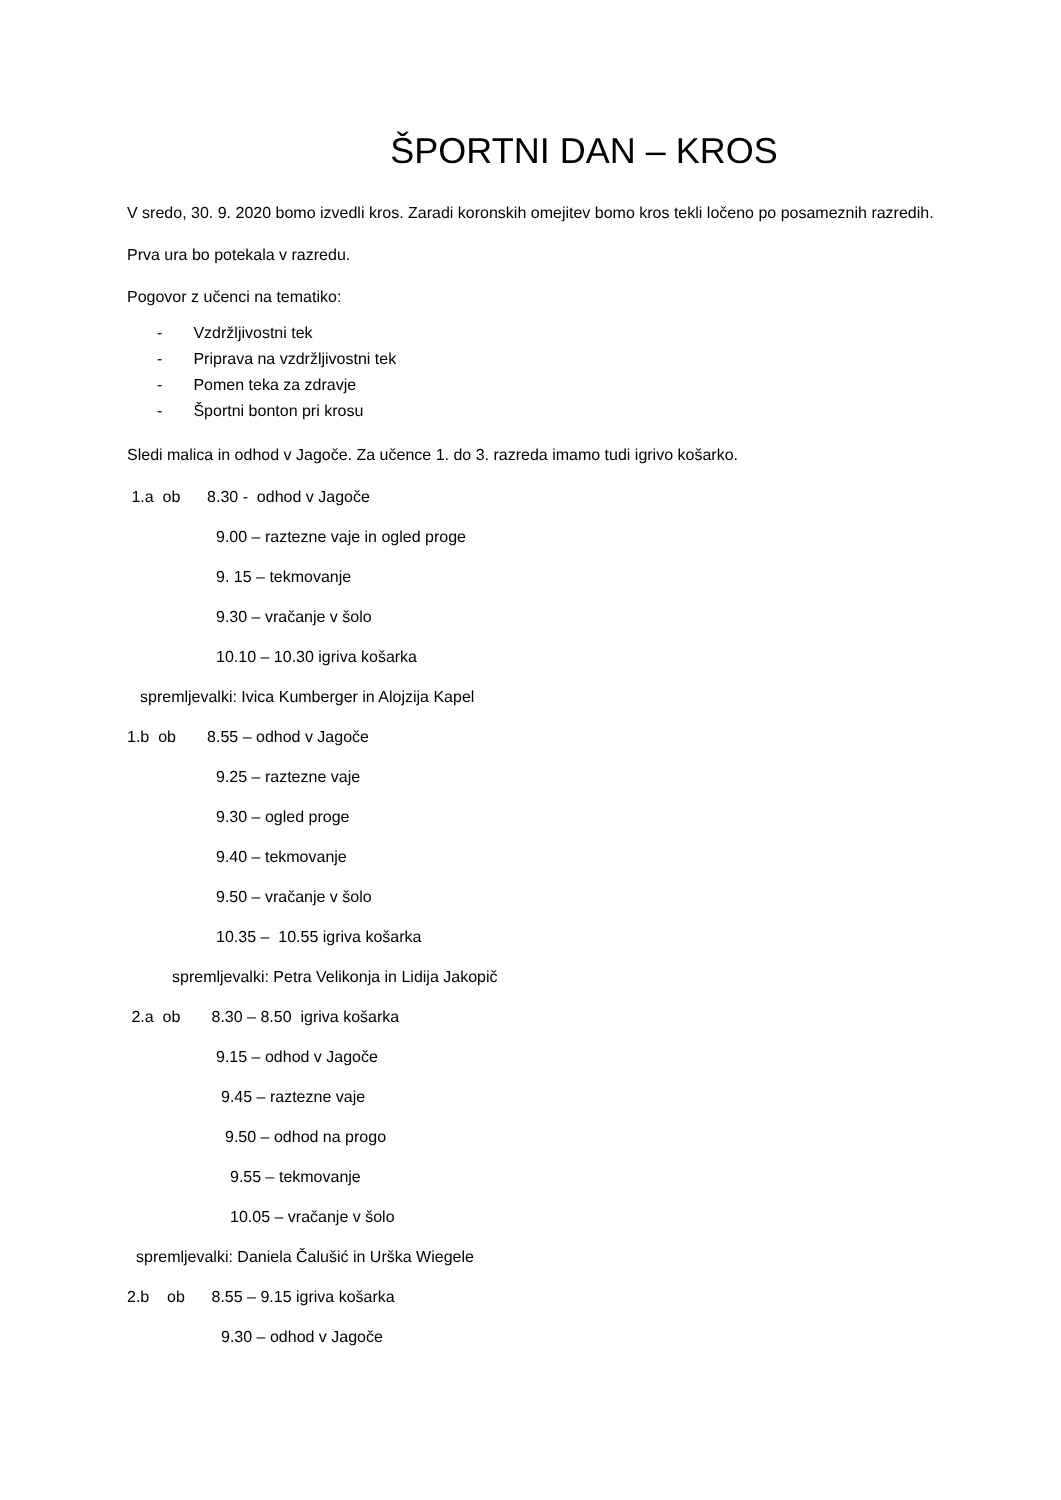ŠPORTNI DAN – KROS
V sredo, 30. 9. 2020 bomo izvedli kros. Zaradi koronskih omejitev bomo kros tekli ločeno po posameznih razredih.
Prva ura bo potekala v razredu.
Pogovor z učenci na tematiko:
- Vzdržljivostni tek
- Priprava na vzdržljivostni tek
- Pomen teka za zdravje
- Športni bonton pri krosu
Sledi malica in odhod v Jagoče. Za učence 1. do 3. razreda imamo tudi igrivo košarko.
1.a ob 8.30 - odhod v Jagoče
9.00 – raztezne vaje in ogled proge
9. 15 – tekmovanje
9.30 – vračanje v šolo
10.10 – 10.30 igriva košarka
spremljevalki: Ivica Kumberger in Alojzija Kapel
1.b ob 8.55 – odhod v Jagoče
9.25 – raztezne vaje
9.30 – ogled proge
9.40 – tekmovanje
9.50 – vračanje v šolo
10.35 – 10.55 igriva košarka
spremljevalki: Petra Velikonja in Lidija Jakopič
2.a ob 8.30 – 8.50 igriva košarka
9.15 – odhod v Jagoče
9.45 – raztezne vaje
9.50 – odhod na progo
9.55 – tekmovanje
10.05 – vračanje v šolo
spremljevalki: Daniela Čalušić in Urška Wiegele
2.b ob 8.55 – 9.15 igriva košarka
9.30 – odhod v Jagoče